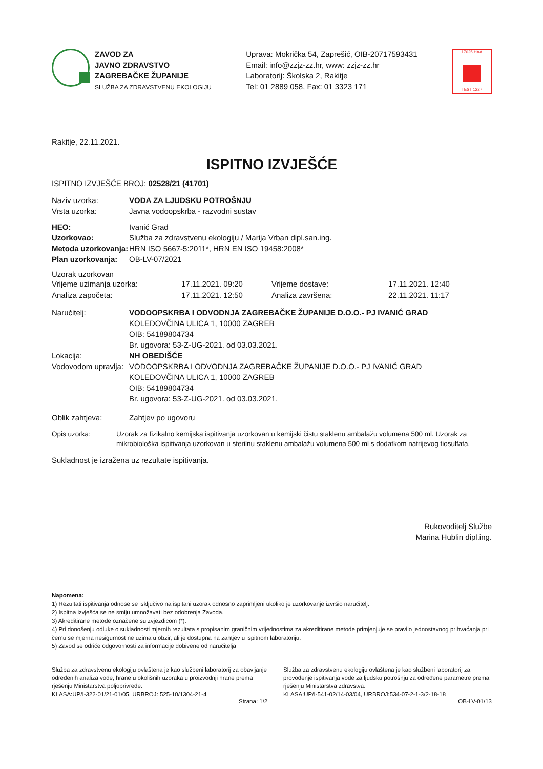ZAVOD ZA
JAVNO ZDRAVSTVO
ZAGREBAČKE ŽUPANIJE
SLUŽBA ZA ZDRAVSTVENU EKOLOGIJU
Uprava: Mokrička 54, Zaprešić, OIB-20717593431
Email: info@zzjz-zz.hr, www: zzjz-zz.hr
Laboratorij: Školska 2, Rakitje
Tel: 01 2889 058, Fax: 01 3323 171
17025 HAA
TEST 1227
Rakitje, 22.11.2021.
ISPITNO IZVJEŠĆE
ISPITNO IZVJEŠĆE BROJ: 02528/21 (41701)
Naziv uzorka: VODA ZA LJUDSKU POTROŠNJU
Vrsta uzorka: Javna vodoopskrba - razvodni sustav
HEO: Ivanić Grad
Uzorkovao: Služba za zdravstvenu ekologiju / Marija Vrban dipl.san.ing.
Metoda uzorkovanja: HRN ISO 5667-5:2011*, HRN EN ISO 19458:2008*
Plan uzorkovanja: OB-LV-07/2021
Uzorak uzorkovan
Vrijeme uzimanja uzorka: 17.11.2021. 09:20 Vrijeme dostave: 17.11.2021. 12:40 Analiza započeta: 17.11.2021. 12:50 Analiza završena: 22.11.2021. 11:17
Naručitelj: VODOOPSKRBA I ODVODNJA ZAGREBAČKE ŽUPANIJE D.O.O.- PJ IVANIĆ GRAD
KOLEDOVČINA ULICA 1, 10000 ZAGREB
OIB: 54189804734
Br. ugovora: 53-Z-UG-2021. od 03.03.2021.
Lokacija: NH OBEDIŠĆE
Vodovodom upravlja:
VODOOPSKRBA I ODVODNJA ZAGREBAČKE ŽUPANIJE D.O.O.- PJ IVANIĆ GRAD
KOLEDOVČINA ULICA 1, 10000 ZAGREB
OIB: 54189804734
Br. ugovora: 53-Z-UG-2021. od 03.03.2021.
Oblik zahtjeva: Zahtjev po ugovoru
Opis uzorka: Uzorak za fizikalno kemijska ispitivanja uzorkovan u kemijski čistu staklenu ambalažu volumena 500 ml. Uzorak za mikrobiološka ispitivanja uzorkovan u sterilnu staklenu ambalažu volumena 500 ml s dodatkom natrijevog tiosulfata.
Sukladnost je izražena uz rezultate ispitivanja.
Rukovoditelj Službe
Marina Hublin dipl.ing.
Napomena:
1) Rezultati ispitivanja odnose se isključivo na ispitani uzorak odnosno zaprimljeni ukoliko je uzorkovanje izvršio naručitelj.
2) Ispitna izvješća se ne smiju umnožavati bez odobrenja Zavoda.
3) Akreditirane metode označene su zvjezdicom (*).
4) Pri donošenju odluke o sukladnosti mjernih rezultata s propisanim graničnim vrijednostima za akreditirane metode primjenjuje se pravilo jednostavnog prihvaćanja pri čemu se mjerna nesigurnost ne uzima u obzir, ali je dostupna na zahtjev u ispitnom laboratoriju.
5) Zavod se odriče odgovornosti za informacije dobivene od naručitelja
Služba za zdravstvenu ekologiju ovlaštena je kao službeni laboratorij za obavljanje određenih analiza vode, hrane u okolišnih uzoraka u proizvodnji hrane prema rješenju Ministarstva poljoprivrede:
KLASA:UP/I-322-01/21-01/05, URBROJ: 525-10/1304-21-4
Služba za zdravstvenu ekologiju ovlaštena je kao službeni laboratorij za provođenje ispitivanja vode za ljudsku potrošnju za određene parametre prema rješenju Ministarstva zdravstva:
KLASA:UP/I-541-02/14-03/04, URBROJ:534-07-2-1-3/2-18-18
Strana: 1/2 OB-LV-01/13